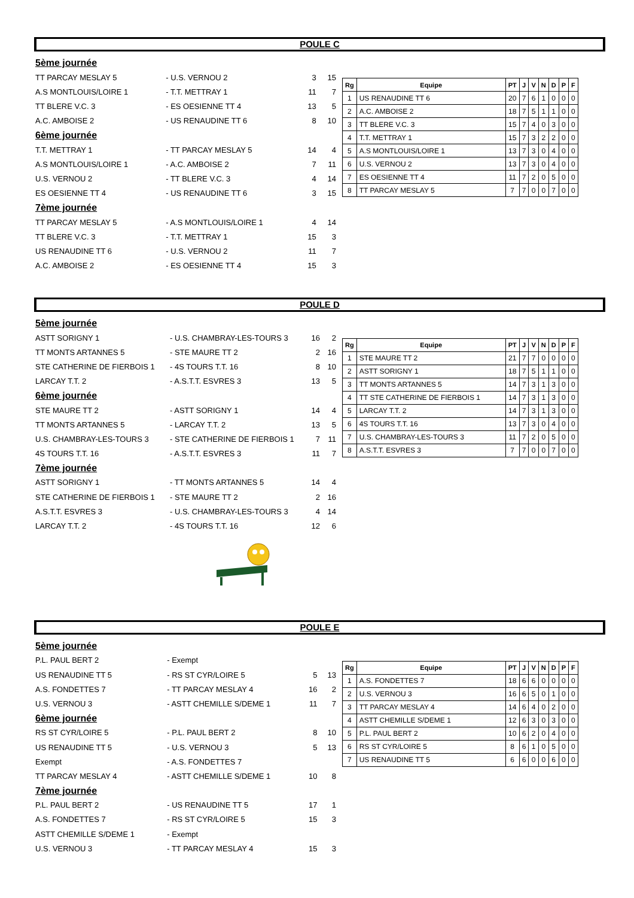POULE C
| 5ème journée | | | |
| TT PARCAY MESLAY 5 | - U.S. VERNOU 2 | 3 | 15 |
| A.S MONTLOUIS/LOIRE 1 | - T.T. METTRAY 1 | 11 | 7 |
| TT BLERE V.C. 3 | - ES OESIENNE TT 4 | 13 | 5 |
| A.C. AMBOISE 2 | - US RENAUDINE TT 6 | 8 | 10 |
| 6ème journée | | | |
| T.T. METTRAY 1 | - TT PARCAY MESLAY 5 | 14 | 4 |
| A.S MONTLOUIS/LOIRE 1 | - A.C. AMBOISE 2 | 7 | 11 |
| U.S. VERNOU 2 | - TT BLERE V.C. 3 | 4 | 14 |
| ES OESIENNE TT 4 | - US RENAUDINE TT 6 | 3 | 15 |
| 7ème journée | | | |
| TT PARCAY MESLAY 5 | - A.S MONTLOUIS/LOIRE 1 | 4 | 14 |
| TT BLERE V.C. 3 | - T.T. METTRAY 1 | 15 | 3 |
| US RENAUDINE TT 6 | - U.S. VERNOU 2 | 11 | 7 |
| A.C. AMBOISE 2 | - ES OESIENNE TT 4 | 15 | 3 |
| Rg | Equipe | PT | J | V | N | D | P | F |
| --- | --- | --- | --- | --- | --- | --- | --- | --- |
| 1 | US RENAUDINE TT 6 | 20 | 7 | 6 | 1 | 0 | 0 | 0 |
| 2 | A.C. AMBOISE 2 | 18 | 7 | 5 | 1 | 1 | 0 | 0 |
| 3 | TT BLERE V.C. 3 | 15 | 7 | 4 | 0 | 3 | 0 | 0 |
| 4 | T.T. METTRAY 1 | 15 | 7 | 3 | 2 | 2 | 0 | 0 |
| 5 | A.S MONTLOUIS/LOIRE 1 | 13 | 7 | 3 | 0 | 4 | 0 | 0 |
| 6 | U.S. VERNOU 2 | 13 | 7 | 3 | 0 | 4 | 0 | 0 |
| 7 | ES OESIENNE TT 4 | 11 | 7 | 2 | 0 | 5 | 0 | 0 |
| 8 | TT PARCAY MESLAY 5 | 7 | 7 | 0 | 0 | 7 | 0 | 0 |
POULE D
| 5ème journée | | | |
| ASTT SORIGNY 1 | - U.S. CHAMBRAY-LES-TOURS 3 | 16 | 2 |
| TT MONTS ARTANNES 5 | - STE MAURE TT 2 | 2 | 16 |
| STE CATHERINE DE FIERBOIS 1 | - 4S TOURS T.T. 16 | 8 | 10 |
| LARCAY T.T. 2 | - A.S.T.T. ESVRES 3 | 13 | 5 |
| 6ème journée | | | |
| STE MAURE TT 2 | - ASTT SORIGNY 1 | 14 | 4 |
| TT MONTS ARTANNES 5 | - LARCAY T.T. 2 | 13 | 5 |
| U.S. CHAMBRAY-LES-TOURS 3 | - STE CATHERINE DE FIERBOIS 1 | 7 | 11 |
| 4S TOURS T.T. 16 | - A.S.T.T. ESVRES 3 | 11 | 7 |
| 7ème journée | | | |
| ASTT SORIGNY 1 | - TT MONTS ARTANNES 5 | 14 | 4 |
| STE CATHERINE DE FIERBOIS 1 | - STE MAURE TT 2 | 2 | 16 |
| A.S.T.T. ESVRES 3 | - U.S. CHAMBRAY-LES-TOURS 3 | 4 | 14 |
| LARCAY T.T. 2 | - 4S TOURS T.T. 16 | 12 | 6 |
| Rg | Equipe | PT | J | V | N | D | P | F |
| --- | --- | --- | --- | --- | --- | --- | --- | --- |
| 1 | STE MAURE TT 2 | 21 | 7 | 7 | 0 | 0 | 0 | 0 |
| 2 | ASTT SORIGNY 1 | 18 | 7 | 5 | 1 | 1 | 0 | 0 |
| 3 | TT MONTS ARTANNES 5 | 14 | 7 | 3 | 1 | 3 | 0 | 0 |
| 4 | TT STE CATHERINE DE FIERBOIS 1 | 14 | 7 | 3 | 1 | 3 | 0 | 0 |
| 5 | LARCAY T.T. 2 | 14 | 7 | 3 | 1 | 3 | 0 | 0 |
| 6 | 4S TOURS T.T. 16 | 13 | 7 | 3 | 0 | 4 | 0 | 0 |
| 7 | U.S. CHAMBRAY-LES-TOURS 3 | 11 | 7 | 2 | 0 | 5 | 0 | 0 |
| 8 | A.S.T.T. ESVRES 3 | 7 | 7 | 0 | 0 | 7 | 0 | 0 |
POULE E
| 5ème journée | | | |
| P.L. PAUL BERT 2 | - Exempt | | |
| US RENAUDINE TT 5 | - RS ST CYR/LOIRE 5 | 5 | 13 |
| A.S. FONDETTES 7 | - TT PARCAY MESLAY 4 | 16 | 2 |
| U.S. VERNOU 3 | - ASTT CHEMILLE S/DEME 1 | 11 | 7 |
| 6ème journée | | | |
| RS ST CYR/LOIRE 5 | - P.L. PAUL BERT 2 | 8 | 10 |
| US RENAUDINE TT 5 | - U.S. VERNOU 3 | 5 | 13 |
| Exempt | - A.S. FONDETTES 7 | | |
| TT PARCAY MESLAY 4 | - ASTT CHEMILLE S/DEME 1 | 10 | 8 |
| 7ème journée | | | |
| P.L. PAUL BERT 2 | - US RENAUDINE TT 5 | 17 | 1 |
| A.S. FONDETTES 7 | - RS ST CYR/LOIRE 5 | 15 | 3 |
| ASTT CHEMILLE S/DEME 1 | - Exempt | | |
| U.S. VERNOU 3 | - TT PARCAY MESLAY 4 | 15 | 3 |
| Rg | Equipe | PT | J | V | N | D | P | F |
| --- | --- | --- | --- | --- | --- | --- | --- | --- |
| 1 | A.S. FONDETTES 7 | 18 | 6 | 6 | 0 | 0 | 0 | 0 |
| 2 | U.S. VERNOU 3 | 16 | 6 | 5 | 0 | 1 | 0 | 0 |
| 3 | TT PARCAY MESLAY 4 | 14 | 6 | 4 | 0 | 2 | 0 | 0 |
| 4 | ASTT CHEMILLE S/DEME 1 | 12 | 6 | 3 | 0 | 3 | 0 | 0 |
| 5 | P.L. PAUL BERT 2 | 10 | 6 | 2 | 0 | 4 | 0 | 0 |
| 6 | RS ST CYR/LOIRE 5 | 8 | 6 | 1 | 0 | 5 | 0 | 0 |
| 7 | US RENAUDINE TT 5 | 6 | 6 | 0 | 0 | 6 | 0 | 0 |